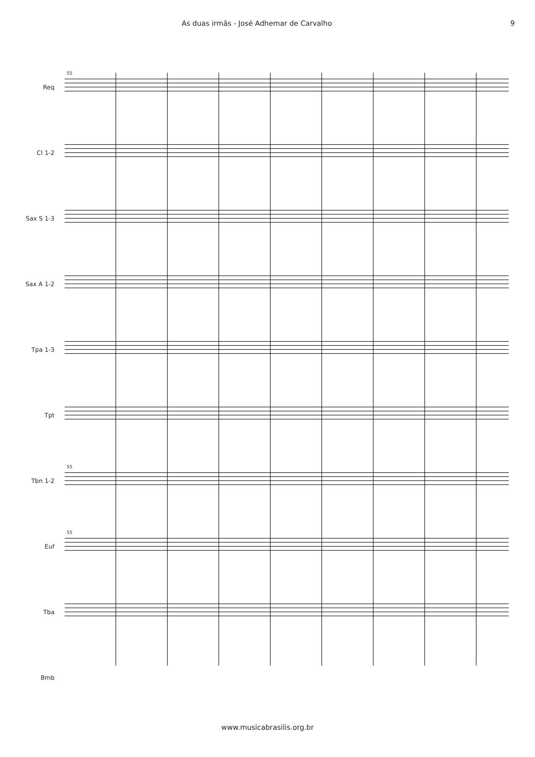As duas irmãs - José Adhemar de Carvalho 9
55
Req
Cl 1-2
Sax S 1-3
Sax A 1-2
Tpa 1-3
Tpt
55
Tbn 1-2
55
Euf
Tba
Bmb
www.musicabrasilis.org.br